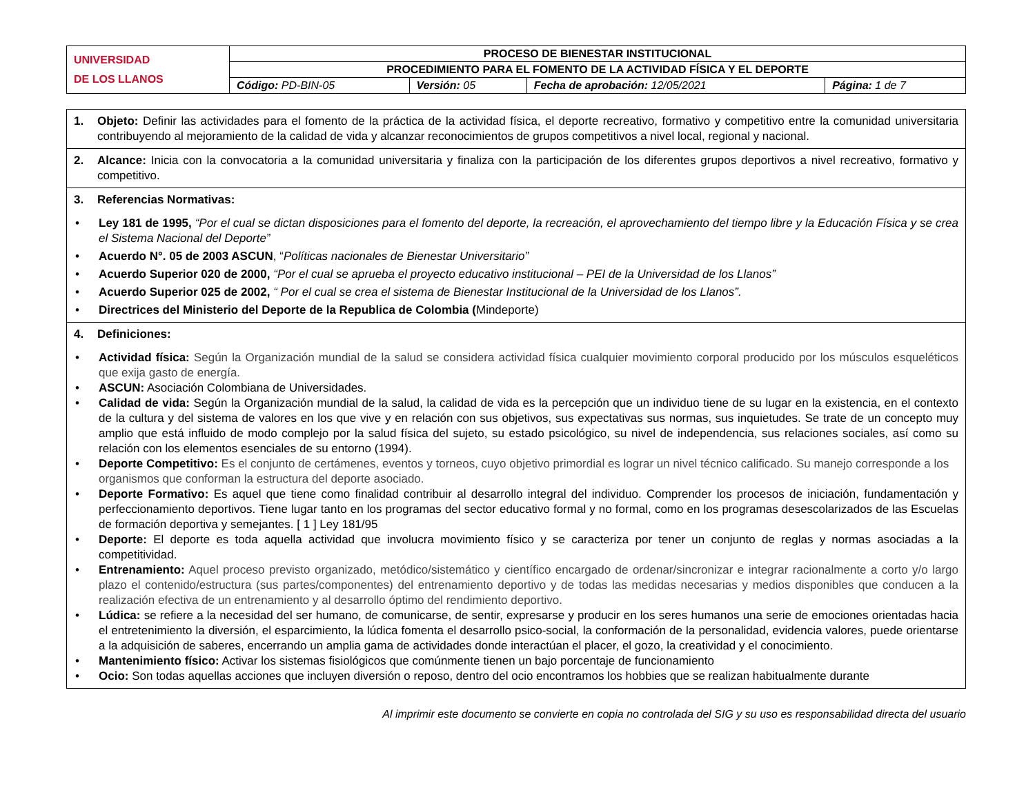| UNIVERSIDAD DE LOS LLANOS | PROCESO DE BIENESTAR INSTITUCIONAL | | | |
| | PROCEDIMIENTO PARA EL FOMENTO DE LA ACTIVIDAD FÍSICA Y EL DEPORTE | | | |
| | Código: PD-BIN-05 | Versión: 05 | Fecha de aprobación: 12/05/2021 | Página: 1 de 7 |
1. Objeto: Definir las actividades para el fomento de la práctica de la actividad física, el deporte recreativo, formativo y competitivo entre la comunidad universitaria contribuyendo al mejoramiento de la calidad de vida y alcanzar reconocimientos de grupos competitivos a nivel local, regional y nacional.
2. Alcance: Inicia con la convocatoria a la comunidad universitaria y finaliza con la participación de los diferentes grupos deportivos a nivel recreativo, formativo y competitivo.
3. Referencias Normativas:
• Ley 181 de 1995, “Por el cual se dictan disposiciones para el fomento del deporte, la recreación, el aprovechamiento del tiempo libre y la Educación Física y se crea el Sistema Nacional del Deporte”
• Acuerdo N°. 05 de 2003 ASCUN, “Políticas nacionales de Bienestar Universitario”
• Acuerdo Superior 020 de 2000, “Por el cual se aprueba el proyecto educativo institucional – PEI de la Universidad de los Llanos”
• Acuerdo Superior 025 de 2002, “ Por el cual se crea el sistema de Bienestar Institucional de la Universidad de los Llanos”.
• Directrices del Ministerio del Deporte de la Republica de Colombia (Mindeporte)
4. Definiciones:
• Actividad física: Según la Organización mundial de la salud se considera actividad física cualquier movimiento corporal producido por los músculos esqueléticos que exija gasto de energía.
• ASCUN: Asociación Colombiana de Universidades.
• Calidad de vida: Según la Organización mundial de la salud, la calidad de vida es la percepción que un individuo tiene de su lugar en la existencia, en el contexto de la cultura y del sistema de valores en los que vive y en relación con sus objetivos, sus expectativas sus normas, sus inquietudes. Se trate de un concepto muy amplio que está influido de modo complejo por la salud física del sujeto, su estado psicológico, su nivel de independencia, sus relaciones sociales, así como su relación con los elementos esenciales de su entorno (1994).
• Deporte Competitivo: Es el conjunto de certámenes, eventos y torneos, cuyo objetivo primordial es lograr un nivel técnico calificado. Su manejo corresponde a los organismos que conforman la estructura del deporte asociado.
• Deporte Formativo: Es aquel que tiene como finalidad contribuir al desarrollo integral del individuo. Comprender los procesos de iniciación, fundamentación y perfeccionamiento deportivos. Tiene lugar tanto en los programas del sector educativo formal y no formal, como en los programas desescolarizados de las Escuelas de formación deportiva y semejantes. [ 1 ] Ley 181/95
• Deporte: El deporte es toda aquella actividad que involucra movimiento físico y se caracteriza por tener un conjunto de reglas y normas asociadas a la competitividad.
• Entrenamiento: Aquel proceso previsto organizado, metódico/sistemático y científico encargado de ordenar/sincronizar e integrar racionalmente a corto y/o largo plazo el contenido/estructura (sus partes/componentes) del entrenamiento deportivo y de todas las medidas necesarias y medios disponibles que conducen a la realización efectiva de un entrenamiento y al desarrollo óptimo del rendimiento deportivo.
• Lúdica: se refiere a la necesidad del ser humano, de comunicarse, de sentir, expresarse y producir en los seres humanos una serie de emociones orientadas hacia el entretenimiento la diversión, el esparcimiento, la lúdica fomenta el desarrollo psico-social, la conformación de la personalidad, evidencia valores, puede orientarse a la adquisición de saberes, encerrando un amplia gama de actividades donde interactúan el placer, el gozo, la creatividad y el conocimiento.
• Mantenimiento físico: Activar los sistemas fisiológicos que comúnmente tienen un bajo porcentaje de funcionamiento
• Ocio: Son todas aquellas acciones que incluyen diversión o reposo, dentro del ocio encontramos los hobbies que se realizan habitualmente durante
Al imprimir este documento se convierte en copia no controlada del SIG y su uso es responsabilidad directa del usuario